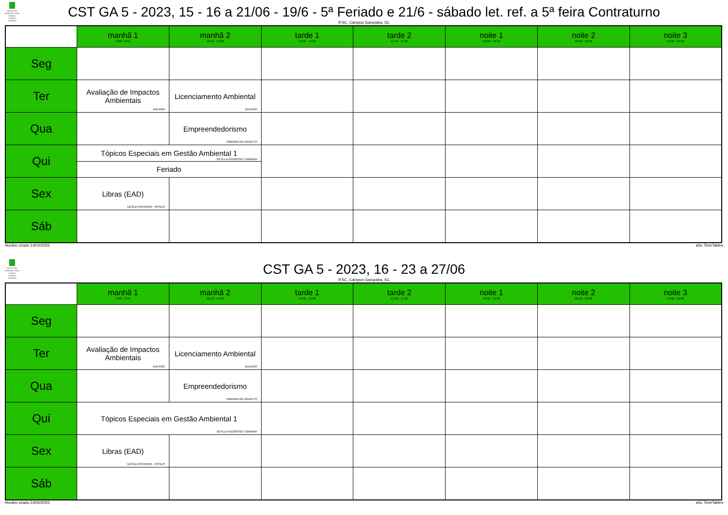INSTITUTO FEDERAL Santa Catarina Câmpus Garopaba
CST GA 5 - 2023, 15 - 16 a 21/06 - 19/6 - 5ª Feriado e 21/6 - sábado let. ref. a 5ª feira Contraturno
IFSC, Câmpus Garopaba, SC
| | manhã 1 8:00 - 9:50 | manhã 2 10:10 - 12:00 | tarde 1 13:30 - 15:20 | tarde 2 15:40 - 17:30 | noite 1 18:00 - 19:50 | noite 2 20:10 - 22:00 | noite 3 19:00 - 22:00 |
| Seg | | | | | | | |
| Ter | Avaliação de Impactos Ambientais JULIANO | Licenciamento Ambiental JULIANO | | | | | |
| Qua | | Empreendedorismo FABIANA DE AGAPITO | | | | | |
| Qui | Tópicos Especiais em Gestão Ambiental 1 KEYLLA PEDROSO / BIBIANA | | | | | | |
| | Feriado | | | | | | |
| Sex | Libras (EAD) UESLEI PATERNO - FPOLIS | | | | | | |
| Sáb | | | | | | | |
Horário criado:14/02/2025 aSc TimeTables
INSTITUTO FEDERAL Santa Catarina Câmpus Garopaba
CST GA 5 - 2023, 16 - 23 a 27/06
IFSC, Câmpus Garopaba, SC
| | manhã 1 8:00 - 9:50 | manhã 2 10:10 - 12:00 | tarde 1 13:30 - 15:20 | tarde 2 15:40 - 17:30 | noite 1 18:00 - 19:50 | noite 2 20:10 - 22:00 | noite 3 19:00 - 22:00 |
| Seg | | | | | | | |
| Ter | Avaliação de Impactos Ambientais JULIANO | Licenciamento Ambiental JULIANO | | | | | |
| Qua | | Empreendedorismo FABIANA DE AGAPITO | | | | | |
| Qui | Tópicos Especiais em Gestão Ambiental 1 KEYLLA PEDROSO / BIBIANA | | | | | | |
| Sex | Libras (EAD) UESLEI PATERNO - FPOLIS | | | | | | |
| Sáb | | | | | | | |
Horário criado:14/02/2025 aSc TimeTables